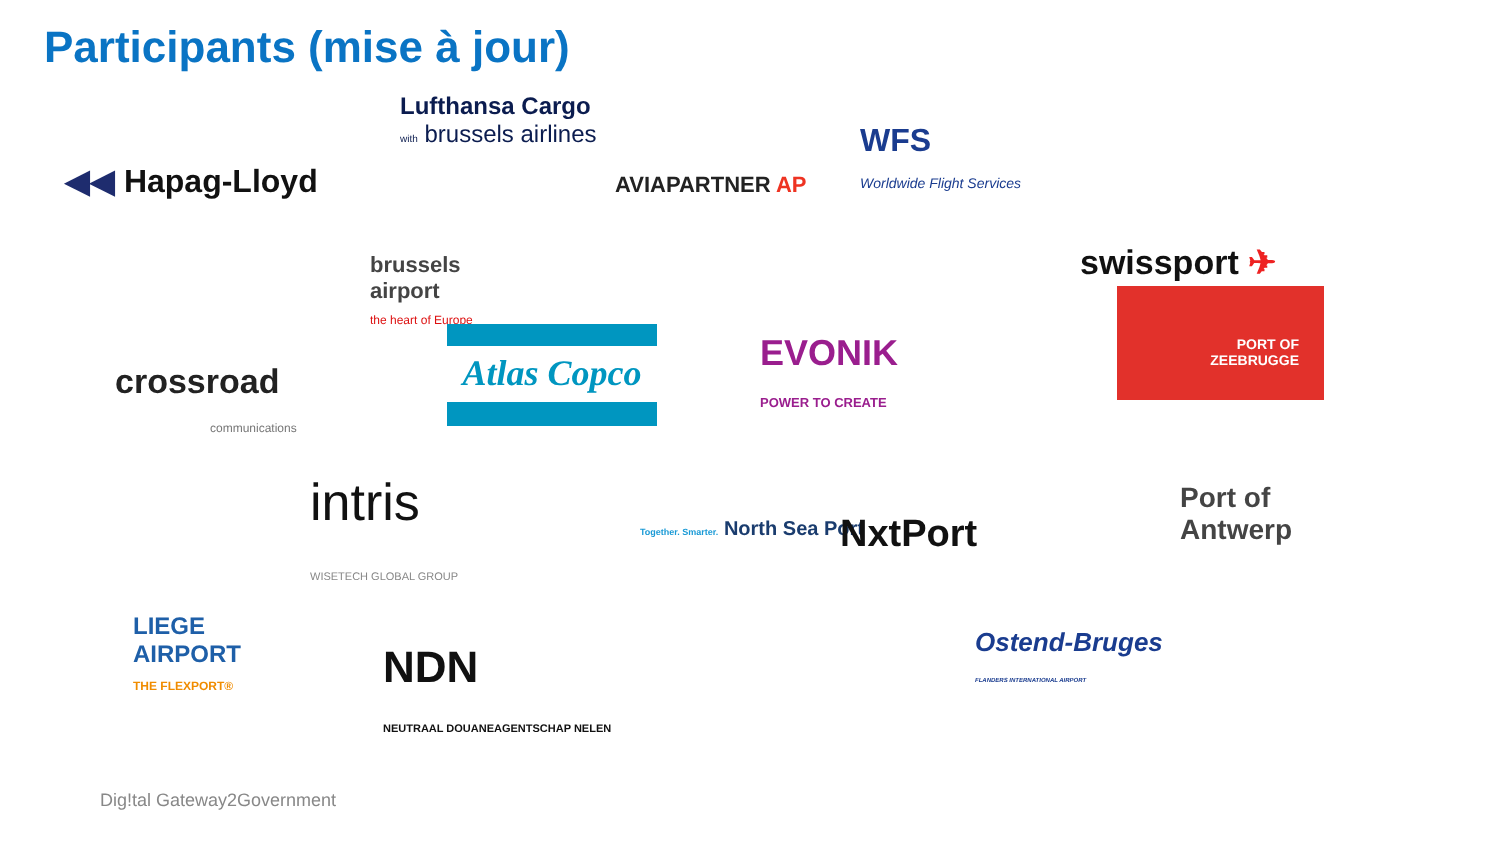Participants (mise à jour)
Lufthansa Cargo
with brussels airlines
WFS
Worldwide Flight Services
◀◀ Hapag-Lloyd AVIAPARTNER AP
swissport ✈
brussels
airport
the heart of Europe
EVONIK
POWER TO CREATE
PORT OF
ZEEBRUGGE
Atlas Copco
crossroad
communications
intris
WISETECH GLOBAL GROUP
Together. Smarter. North Sea Port
NxtPort
Port of
Antwerp
LIEGE
AIRPORT
THE FLEXPORT®
NDN
NEUTRAAL DOUANEAGENTSCHAP NELEN
Ostend-Bruges
FLANDERS INTERNATIONAL AIRPORT
Dig!tal Gateway2Government